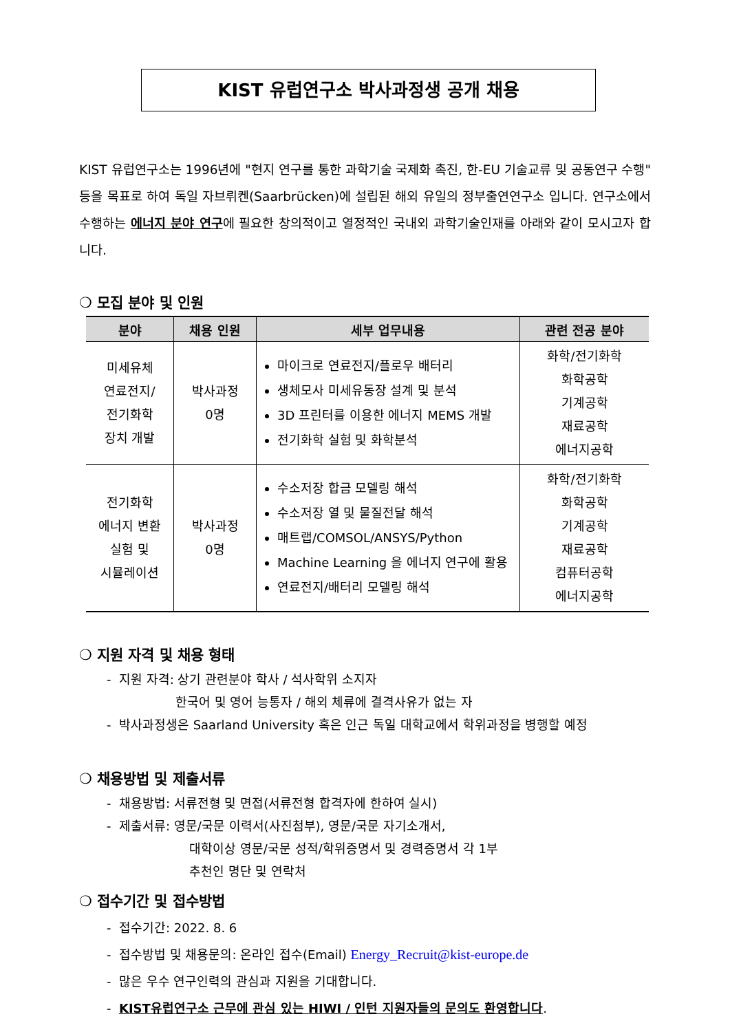KIST 유럽연구소 박사과정생 공개 채용
KIST 유럽연구소는 1996년에 "현지 연구를 통한 과학기술 국제화 촉진, 한-EU 기술교류 및 공동연구 수행" 등을 목표로 하여 독일 자브뤼켄(Saarbrücken)에 설립된 해외 유일의 정부출연연구소 입니다. 연구소에서 수행하는 에너지 분야 연구에 필요한 창의적이고 열정적인 국내외 과학기술인재를 아래와 같이 모시고자 합니다.
❍ 모집 분야 및 인원
| 분야 | 채용 인원 | 세부 업무내용 | 관련 전공 분야 |
| --- | --- | --- | --- |
| 미세유체 연료전지/ 전기화학 장치 개발 | 박사과정 0명 | 마이크로 연료전지/플로우 배터리 생체모사 미세유동장 설계 및 분석 3D 프린터를 이용한 에너지 MEMS 개발 전기화학 실험 및 화학분석 | 화학/전기화학 화학공학 기계공학 재료공학 에너지공학 |
| 전기화학 에너지 변환 실험 및 시뮬레이션 | 박사과정 0명 | 수소저장 합금 모델링 해석 수소저장 열 및 물질전달 해석 매트랩/COMSOL/ANSYS/Python Machine Learning 을 에너지 연구에 활용 연료전지/배터리 모델링 해석 | 화학/전기화학 화학공학 기계공학 재료공학 컴퓨터공학 에너지공학 |
❍ 지원 자격 및 채용 형태
- 지원 자격: 상기 관련분야 학사 / 석사학위 소지자
한국어 및 영어 능통자 / 해외 체류에 결격사유가 없는 자
- 박사과정생은 Saarland University 혹은 인근 독일 대학교에서 학위과정을 병행할 예정
❍ 채용방법 및 제출서류
- 채용방법: 서류전형 및 면접(서류전형 합격자에 한하여 실시)
- 제출서류: 영문/국문 이력서(사진첨부), 영문/국문 자기소개서,
대학이상 영문/국문 성적/학위증명서 및 경력증명서 각 1부
추천인 명단 및 연락처
❍ 접수기간 및 접수방법
- 접수기간: 2022. 8. 6
- 접수방법 및 채용문의: 온라인 접수(Email) Energy_Recruit@kist-europe.de
- 많은 우수 연구인력의 관심과 지원을 기대합니다.
- KIST유럽연구소 근무에 관심 있는 HIWI / 인턴 지원자들의 문의도 환영합니다.